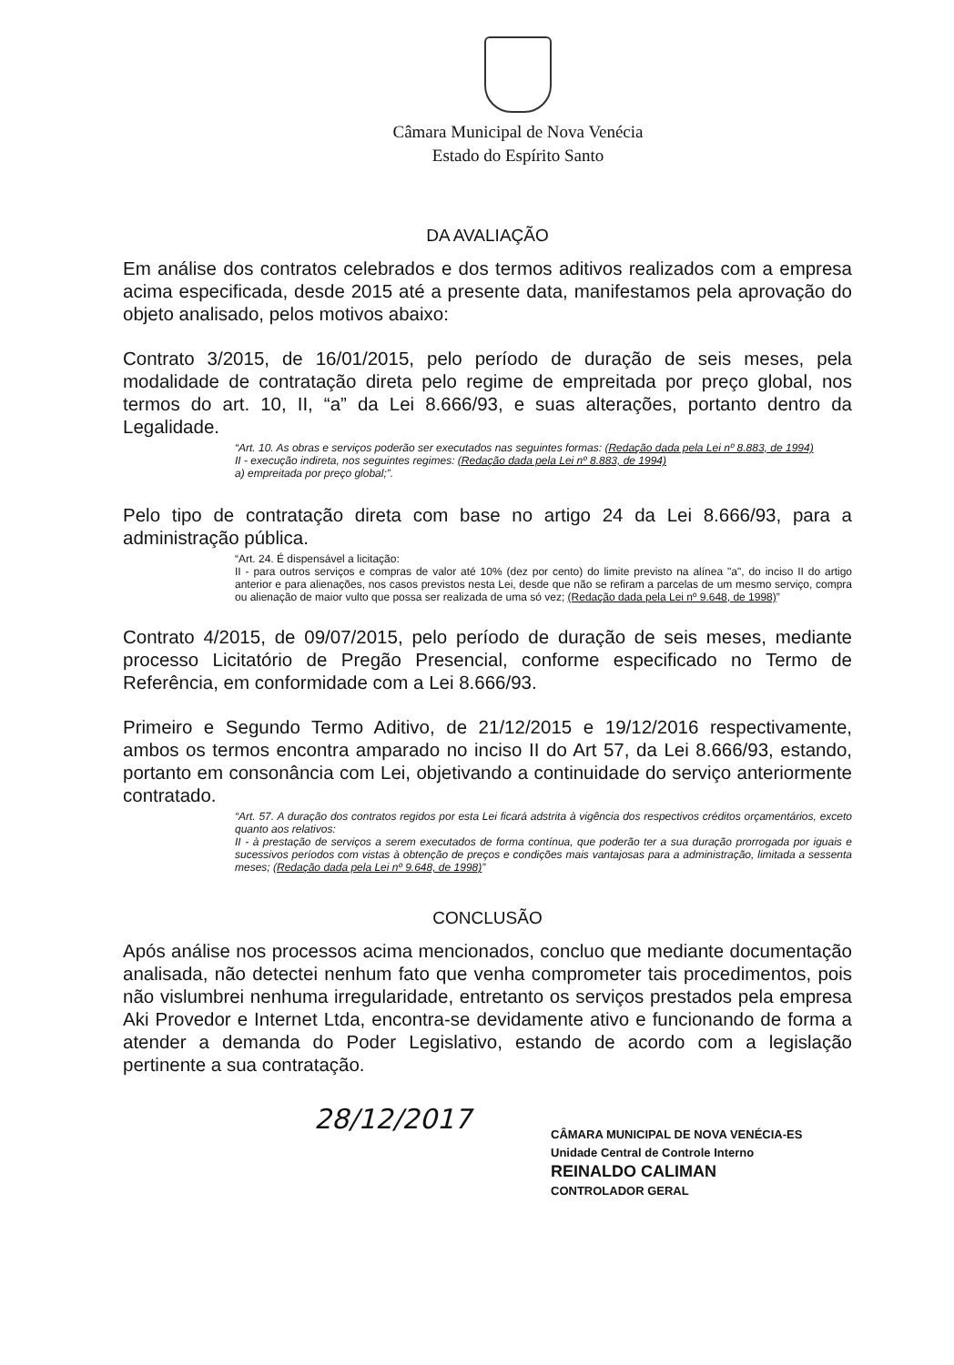Câmara Municipal de Nova Venécia
Estado do Espírito Santo
DA AVALIAÇÃO
Em análise dos contratos celebrados e dos termos aditivos realizados com a empresa acima especificada, desde 2015 até a presente data, manifestamos pela aprovação do objeto analisado, pelos motivos abaixo:
Contrato 3/2015, de 16/01/2015, pelo período de duração de seis meses, pela modalidade de contratação direta pelo regime de empreitada por preço global, nos termos do art. 10, II, “a” da Lei 8.666/93, e suas alterações, portanto dentro da Legalidade.
“Art. 10. As obras e serviços poderão ser executados nas seguintes formas: (Redação dada pela Lei nº 8.883, de 1994)
II - execução indireta, nos seguintes regimes: (Redação dada pela Lei nº 8.883, de 1994)
a) empreitada por preço global;”.
Pelo tipo de contratação direta com base no artigo 24 da Lei 8.666/93, para a administração pública.
“Art. 24. É dispensável a licitação:
II - para outros serviços e compras de valor até 10% (dez por cento) do limite previsto na alínea "a", do inciso II do artigo anterior e para alienações, nos casos previstos nesta Lei, desde que não se refiram a parcelas de um mesmo serviço, compra ou alienação de maior vulto que possa ser realizada de uma só vez; (Redação dada pela Lei nº 9.648, de 1998)”
Contrato 4/2015, de 09/07/2015, pelo período de duração de seis meses, mediante processo Licitatório de Pregão Presencial, conforme especificado no Termo de Referência, em conformidade com a Lei 8.666/93.
Primeiro e Segundo Termo Aditivo, de 21/12/2015 e 19/12/2016 respectivamente, ambos os termos encontra amparado no inciso II do Art 57, da Lei 8.666/93, estando, portanto em consonância com Lei, objetivando a continuidade do serviço anteriormente contratado.
“Art. 57. A duração dos contratos regidos por esta Lei ficará adstrita à vigência dos respectivos créditos orçamentários, exceto quanto aos relativos:
II - à prestação de serviços a serem executados de forma contínua, que poderão ter a sua duração prorrogada por iguais e sucessivos períodos com vistas à obtenção de preços e condições mais vantajosas para a administração, limitada a sessenta meses; (Redação dada pela Lei nº 9.648, de 1998)”
CONCLUSÃO
Após análise nos processos acima mencionados, concluo que mediante documentação analisada, não detectei nenhum fato que venha comprometer tais procedimentos, pois não vislumbrei nenhuma irregularidade, entretanto os serviços prestados pela empresa Aki Provedor e Internet Ltda, encontra-se devidamente ativo e funcionando de forma a atender a demanda do Poder Legislativo, estando de acordo com a legislação pertinente a sua contratação.
28/12/2017
CÂMARA MUNICIPAL DE NOVA VENÉCIA-ES
Unidade Central de Controle Interno
REINALDO CALIMAN
CONTROLADOR GERAL